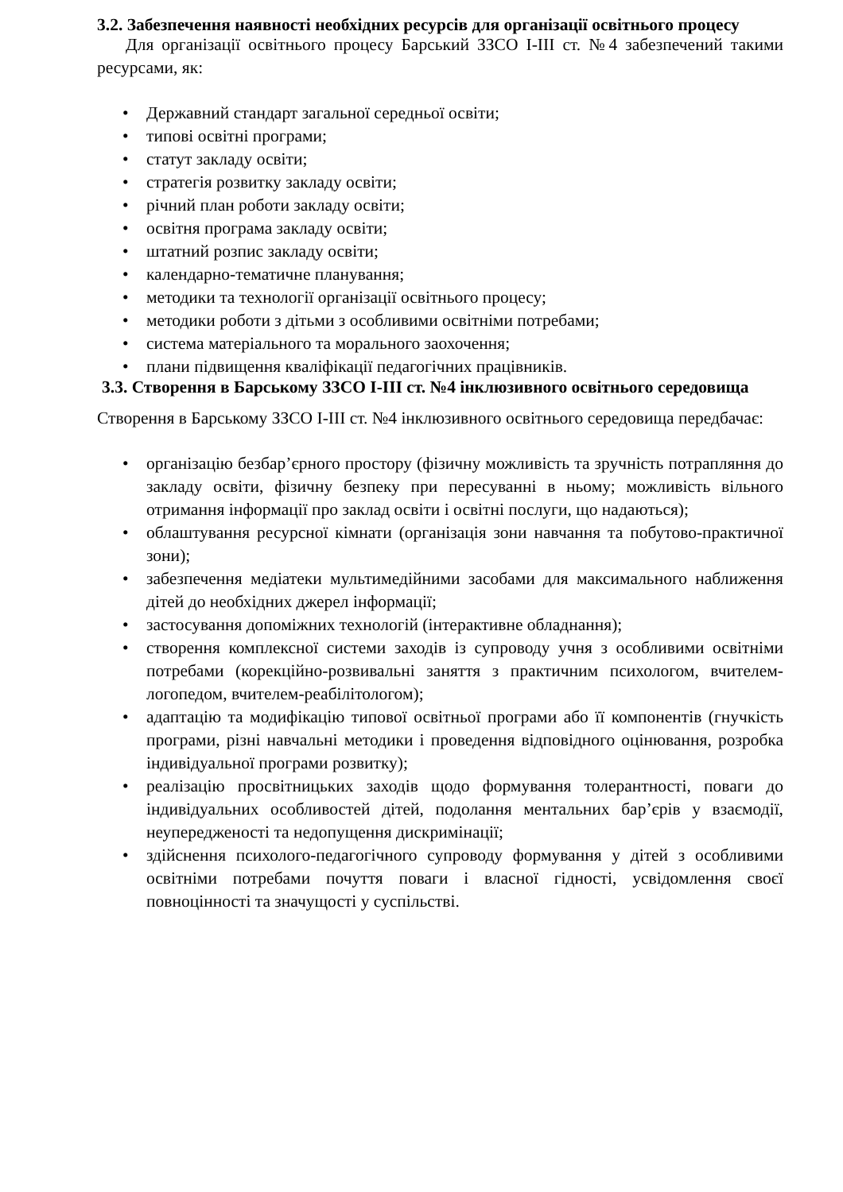3.2. Забезпечення наявності необхідних ресурсів для організації освітнього процесу
Для організації освітнього процесу Барський ЗЗСО І-ІІІ ст. №4 забезпечений такими ресурсами, як:
• Державний стандарт загальної середньої освіти;
• типові освітні програми;
• статут закладу освіти;
• стратегія розвитку закладу освіти;
• річний план роботи закладу освіти;
• освітня програма закладу освіти;
• штатний розпис закладу освіти;
• календарно-тематичне планування;
• методики та технології організації освітнього процесу;
• методики роботи з дітьми з особливими освітніми потребами;
• система матеріального та морального заохочення;
• плани підвищення кваліфікації педагогічних працівників.
3.3. Створення в Барському ЗЗСО І-ІІІ ст. №4 інклюзивного освітнього середовища
Створення в Барському ЗЗСО І-ІІІ ст. №4 інклюзивного освітнього середовища передбачає:
• організацію безбар’єрного простору (фізичну можливість та зручність потрапляння до закладу освіти, фізичну безпеку при пересуванні в ньому; можливість вільного отримання інформації про заклад освіти і освітні послуги, що надаються);
• облаштування ресурсної кімнати (організація зони навчання та побутово-практичної зони);
• забезпечення медіатеки мультимедійними засобами для максимального наближення дітей до необхідних джерел інформації;
• застосування допоміжних технологій (інтерактивне обладнання);
• створення комплексної системи заходів із супроводу учня з особливими освітніми потребами (корекційно-розвивальні заняття з практичним психологом, вчителем-логопедом, вчителем-реабілітологом);
• адаптацію та модифікацію типової освітньої програми або її компонентів (гнучкість програми, різні навчальні методики і проведення відповідного оцінювання, розробка індивідуальної програми розвитку);
• реалізацію просвітницьких заходів щодо формування толерантності, поваги до індивідуальних особливостей дітей, подолання ментальних бар’єрів у взаємодії, неупередженості та недопущення дискримінації;
• здійснення психолого-педагогічного супроводу формування у дітей з особливими освітніми потребами почуття поваги і власної гідності, усвідомлення своєї повноцінності та значущості у суспільстві.